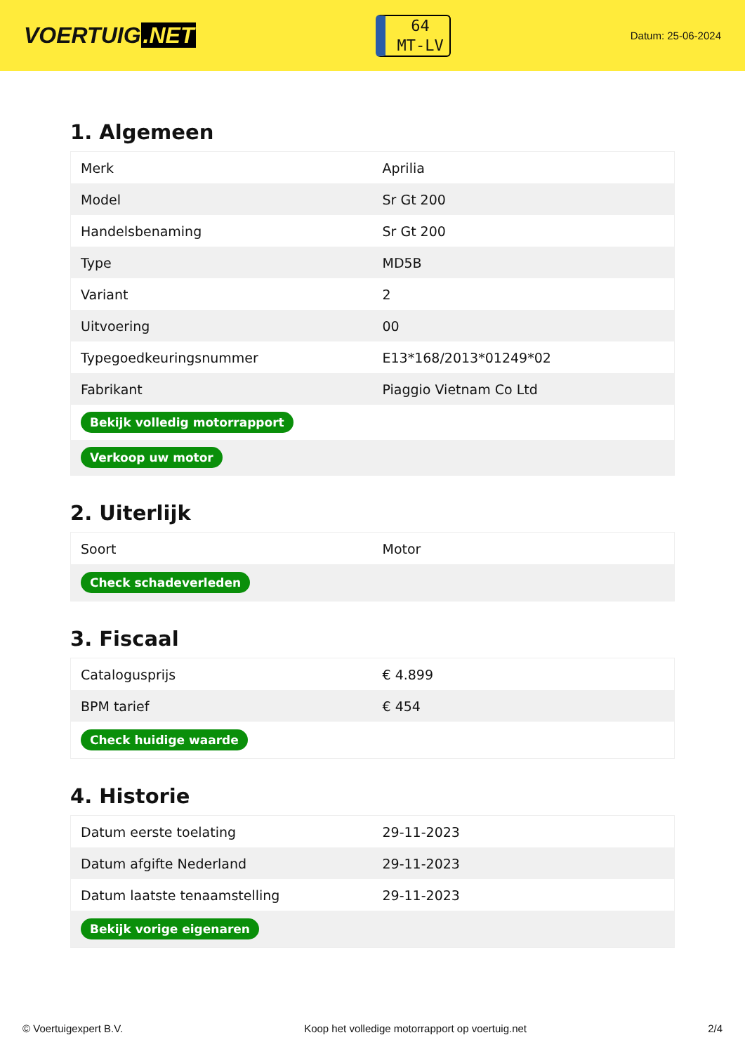VOERTUIG.NET
64
MT-LV
Datum: 25-06-2024
1. Algemeen
| Merk | Aprilia |
| Model | Sr Gt 200 |
| Handelsbenaming | Sr Gt 200 |
| Type | MD5B |
| Variant | 2 |
| Uitvoering | 00 |
| Typegoedkeuringsnummer | E13*168/2013*01249*02 |
| Fabrikant | Piaggio Vietnam Co Ltd |
| Bekijk volledig motorrapport | |
| Verkoop uw motor | |
2. Uiterlijk
| Soort | Motor |
| Check schadeverleden | |
3. Fiscaal
| Catalogusprijs | € 4.899 |
| BPM tarief | € 454 |
| Check huidige waarde | |
4. Historie
| Datum eerste toelating | 29-11-2023 |
| Datum afgifte Nederland | 29-11-2023 |
| Datum laatste tenaamstelling | 29-11-2023 |
| Bekijk vorige eigenaren | |
© Voertuigexpert B.V. Koop het volledige motorrapport op voertuig.net 2/4